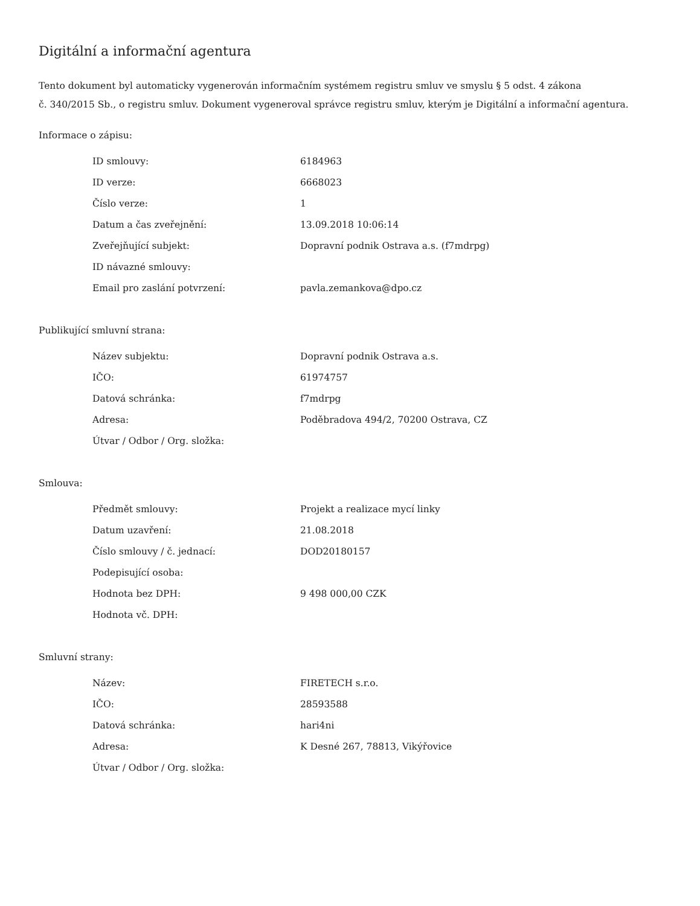Digitální a informační agentura
Tento dokument byl automaticky vygenerován informačním systémem registru smluv ve smyslu § 5 odst. 4 zákona
č. 340/2015 Sb., o registru smluv. Dokument vygeneroval správce registru smluv, kterým je Digitální a informační agentura.
Informace o zápisu:
| ID smlouvy: | 6184963 |
| ID verze: | 6668023 |
| Číslo verze: | 1 |
| Datum a čas zveřejnění: | 13.09.2018 10:06:14 |
| Zveřejňující subjekt: | Dopravní podnik Ostrava a.s. (f7mdrpg) |
| ID návazné smlouvy: | |
| Email pro zaslání potvrzení: | pavla.zemankova@dpo.cz |
Publikující smluvní strana:
| Název subjektu: | Dopravní podnik Ostrava a.s. |
| IČO: | 61974757 |
| Datová schránka: | f7mdrpg |
| Adresa: | Poděbradova 494/2, 70200 Ostrava, CZ |
| Útvar / Odbor / Org. složka: | |
Smlouva:
| Předmět smlouvy: | Projekt a realizace mycí linky |
| Datum uzavření: | 21.08.2018 |
| Číslo smlouvy / č. jednací: | DOD20180157 |
| Podepisující osoba: | |
| Hodnota bez DPH: | 9 498 000,00 CZK |
| Hodnota vč. DPH: | |
Smluvní strany:
| Název: | FIRETECH s.r.o. |
| IČO: | 28593588 |
| Datová schránka: | hari4ni |
| Adresa: | K Desné 267, 78813, Vikýřovice |
| Útvar / Odbor / Org. složka: | |